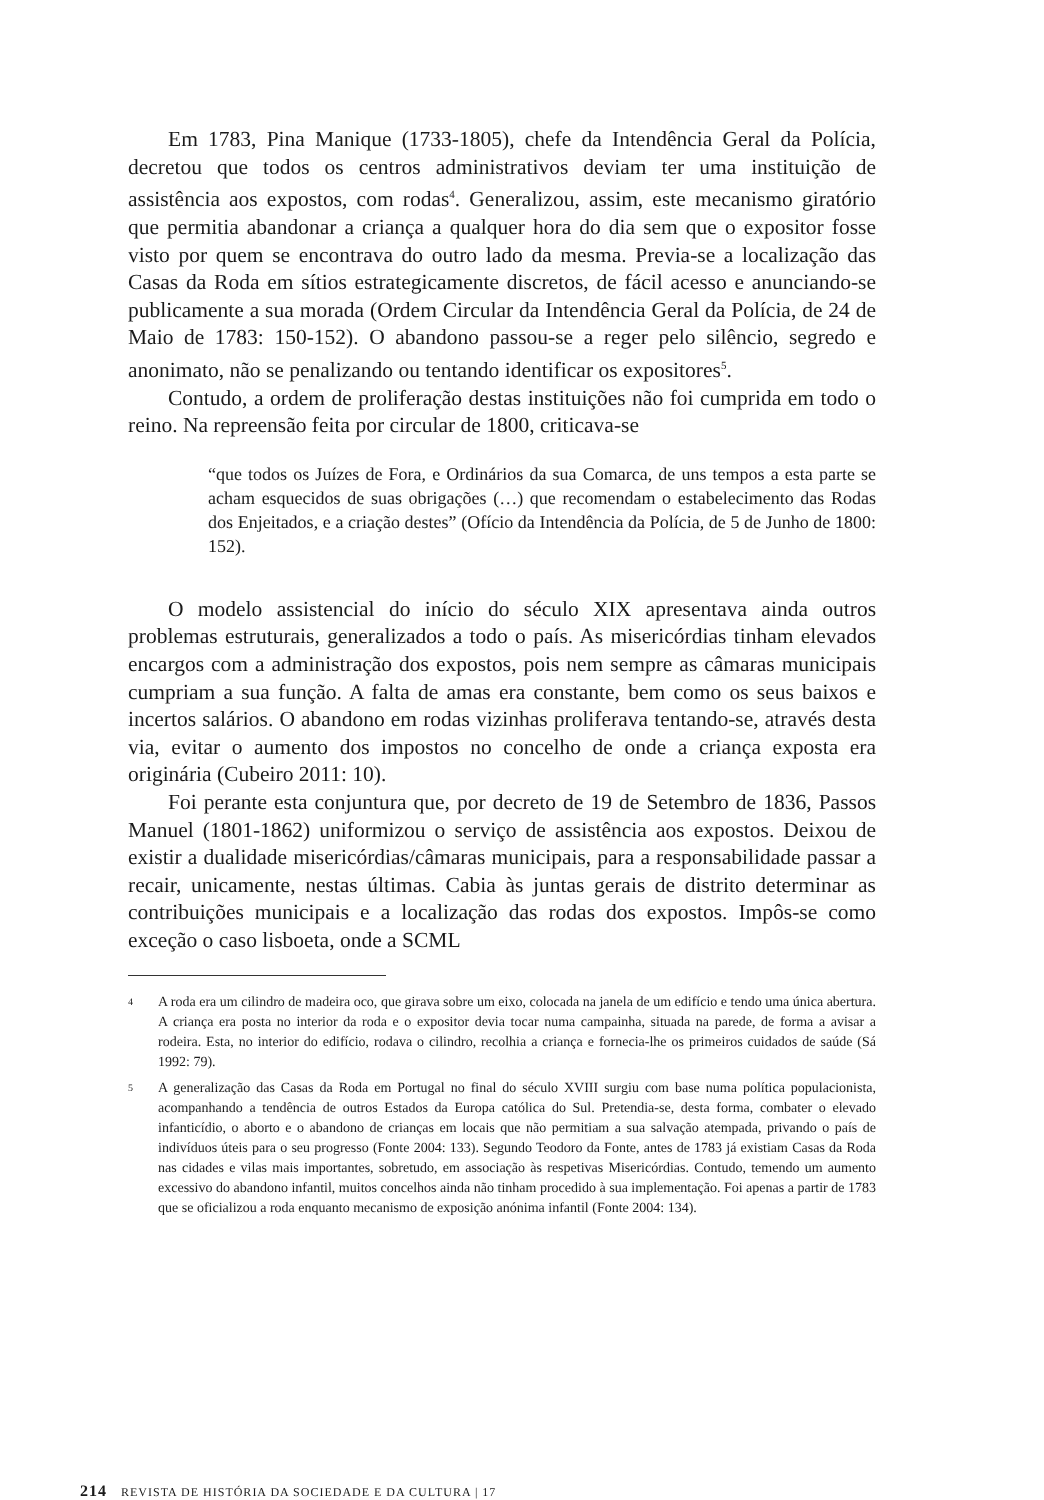Em 1783, Pina Manique (1733-1805), chefe da Intendência Geral da Polícia, decretou que todos os centros administrativos deviam ter uma instituição de assistência aos expostos, com rodas<sup>4</sup>. Generalizou, assim, este mecanismo giratório que permitia abandonar a criança a qualquer hora do dia sem que o expositor fosse visto por quem se encontrava do outro lado da mesma. Previa-se a localização das Casas da Roda em sítios estrategicamente discretos, de fácil acesso e anunciando-se publicamente a sua morada (Ordem Circular da Intendência Geral da Polícia, de 24 de Maio de 1783: 150-152). O abandono passou-se a reger pelo silêncio, segredo e anonimato, não se penalizando ou tentando identificar os expositores<sup>5</sup>.
Contudo, a ordem de proliferação destas instituições não foi cumprida em todo o reino. Na repreensão feita por circular de 1800, criticava-se
“que todos os Juízes de Fora, e Ordinários da sua Comarca, de uns tempos a esta parte se acham esquecidos de suas obrigações (…) que recomendam o estabelecimento das Rodas dos Enjeitados, e a criação destes” (Ofício da Intendência da Polícia, de 5 de Junho de 1800: 152).
O modelo assistencial do início do século XIX apresentava ainda outros problemas estruturais, generalizados a todo o país. As misericórdias tinham elevados encargos com a administração dos expostos, pois nem sempre as câmaras municipais cumpriam a sua função. A falta de amas era constante, bem como os seus baixos e incertos salários. O abandono em rodas vizinhas proliferava tentando-se, através desta via, evitar o aumento dos impostos no concelho de onde a criança exposta era originária (Cubeiro 2011: 10).
Foi perante esta conjuntura que, por decreto de 19 de Setembro de 1836, Passos Manuel (1801-1862) uniformizou o serviço de assistência aos expostos. Deixou de existir a dualidade misericórdias/câmaras municipais, para a responsabilidade passar a recair, unicamente, nestas últimas. Cabia às juntas gerais de distrito determinar as contribuições municipais e a localização das rodas dos expostos. Impôs-se como exceção o caso lisboeta, onde a SCML
4
A roda era um cilindro de madeira oco, que girava sobre um eixo, colocada na janela de um edifício e tendo uma única abertura. A criança era posta no interior da roda e o expositor devia tocar numa campainha, situada na parede, de forma a avisar a rodeira. Esta, no interior do edifício, rodava o cilindro, recolhia a criança e fornecia-lhe os primeiros cuidados de saúde (Sá 1992: 79).
5
A generalização das Casas da Roda em Portugal no final do século XVIII surgiu com base numa política populacionista, acompanhando a tendência de outros Estados da Europa católica do Sul. Pretendia-se, desta forma, combater o elevado infanticídio, o aborto e o abandono de crianças em locais que não permitiam a sua salvação atempada, privando o país de indivíduos úteis para o seu progresso (Fonte 2004: 133). Segundo Teodoro da Fonte, antes de 1783 já existiam Casas da Roda nas cidades e vilas mais importantes, sobretudo, em associação às respetivas Misericórdias. Contudo, temendo um aumento excessivo do abandono infantil, muitos concelhos ainda não tinham procedido à sua implementação. Foi apenas a partir de 1783 que se oficializou a roda enquanto mecanismo de exposição anónima infantil (Fonte 2004: 134).
214 REVISTA DE HISTÓRIA DA SOCIEDADE E DA CULTURA | 17